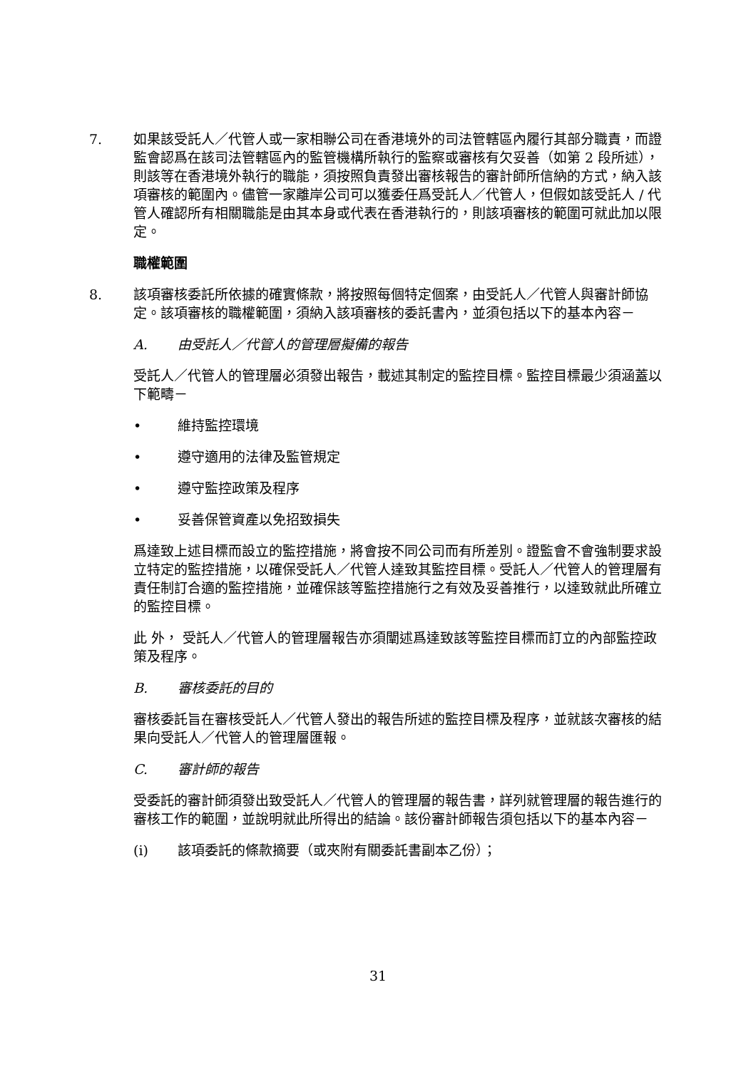7. 如果該受託人／代管人或一家相聯公司在香港境外的司法管轄區內履行其部分職責，而證監會認爲在該司法管轄區內的監管機構所執行的監察或審核有欠妥善（如第 2 段所述），則該等在香港境外執行的職能，須按照負責發出審核報告的審計師所信納的方式，納入該項審核的範圍內。儘管一家離岸公司可以獲委任爲受託人／代管人，但假如該受託人 / 代管人確認所有相關職能是由其本身或代表在香港執行的，則該項審核的範圍可就此加以限定。
職權範圍
8. 該項審核委託所依據的確實條款，將按照每個特定個案，由受託人／代管人與審計師協定。該項審核的職權範圍，須納入該項審核的委託書內，並須包括以下的基本內容－
A. 由受託人／代管人的管理層擬備的報告
受託人／代管人的管理層必須發出報告，載述其制定的監控目標。監控目標最少須涵蓋以下範疇－
• 維持監控環境
• 遵守適用的法律及監管規定
• 遵守監控政策及程序
• 妥善保管資產以免招致損失
爲達致上述目標而設立的監控措施，將會按不同公司而有所差別。證監會不會強制要求設立特定的監控措施，以確保受託人／代管人達致其監控目標。受託人／代管人的管理層有責任制訂合適的監控措施，並確保該等監控措施行之有效及妥善推行，以達致就此所確立的監控目標。
此 外， 受託人／代管人的管理層報告亦須闡述爲達致該等監控目標而訂立的內部監控政策及程序。
B. 審核委託的目的
審核委託旨在審核受託人／代管人發出的報告所述的監控目標及程序，並就該次審核的結果向受託人／代管人的管理層匯報。
C. 審計師的報告
受委託的審計師須發出致受託人／代管人的管理層的報告書，詳列就管理層的報告進行的審核工作的範圍，並說明就此所得出的結論。該份審計師報告須包括以下的基本內容－
(i) 該項委託的條款摘要（或夾附有關委託書副本乙份）；
31